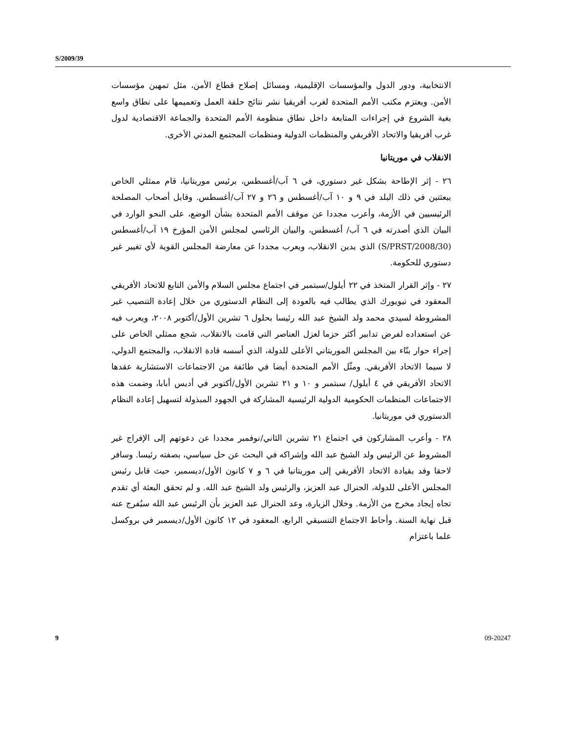S/2009/39
الانتخابية، ودور الدول والمؤسسات الإقليمية، ومسائل إصلاح قطاع الأمن، مثل تمهين مؤسسات الأمن. ويعتزم مكتب الأمم المتحدة لغرب أفريقيا نشر نتائج حلقة العمل وتعميمها على نطاق واسع بغية الشروع في إجراءات المتابعة داخل نطاق منظومة الأمم المتحدة والجماعة الاقتصادية لدول غرب أفريقيا والاتحاد الأفريقي والمنظمات الدولية ومنظمات المجتمع المدني الأخرى.
الانقلاب في موريتانيا
٢٦ - إثر الإطاحة بشكل غير دستوري، في ٦ آب/أغسطس، برئيس موريتانيا، قام ممثلي الخاص ببعثتين في ذلك البلد في ٩ و ١٠ آب/أغسطس و ٢٦ و ٢٧ آب/أغسطس. وقابل أصحاب المصلحة الرئيسيين في الأزمة، وأعرب مجددا عن موقف الأمم المتحدة بشأن الوضع، على النحو الوارد في البيان الذي أصدرته في ٦ آب/ أغسطس، والبيان الرئاسي لمجلس الأمن المؤرخ ١٩ آب/أغسطس (S/PRST/2008/30) الذي يدين الانقلاب، ويعرب مجددا عن معارضة المجلس القوية لأي تغيير غير دستوري للحكومة.
٢٧ - وإثر القرار المتخذ في ٢٢ أيلول/سبتمبر في اجتماع مجلس السلام والأمن التابع للاتحاد الأفريقي المعقود في نيويورك الذي يطالب فيه بالعودة إلى النظام الدستوري من خلال إعادة التنصيب غير المشروطة لسيدي محمد ولد الشيخ عبد الله رئيسا بحلول ٦ تشرين الأول/أكتوبر ٢٠٠٨، ويعرب فيه عن استعداده لفرض تدابير أكثر حزما لعزل العناصر التي قامت بالانقلاب، شجع ممثلي الخاص على إجراء حوار بنّاء بين المجلس الموريتاني الأعلى للدولة، الذي أسسه قادة الانقلاب، والمجتمع الدولي، لا سيما الاتحاد الأفريقي. ومثّل الأمم المتحدة أيضا في طائفة من الاجتماعات الاستشارية عقدها الاتحاد الأفريقي في ٤ أيلول/ سبتمبر و ١٠ و ٢١ تشرين الأول/أكتوبر في أديس أبابا، وضمت هذه الاجتماعات المنظمات الحكومية الدولية الرئيسية المشاركة في الجهود المبذولة لتسهيل إعادة النظام الدستوري في موريتانيا.
٢٨ - وأعرب المشاركون في اجتماع ٢١ تشرين الثاني/نوفمبر مجددا عن دعوتهم إلى الإفراج غير المشروط عن الرئيس ولد الشيخ عبد الله وإشراكه في البحث عن حل سياسي، بصفته رئيسا. وسافر لاحقا وفد بقيادة الاتحاد الأفريقي إلى موريتانيا في ٦ و ٧ كانون الأول/ديسمبر، حيث قابل رئيس المجلس الأعلى للدولة، الجنرال عبد العزيز، والرئيس ولد الشيخ عبد الله. و لم تحقق البعثة أي تقدم تجاه إيجاد مخرج من الأزمة. وخلال الزيارة، وعد الجنرال عبد العزيز بأن الرئيس عبد الله سيُفرج عنه قبل نهاية السنة. وأحاط الاجتماع التنسيقي الرابع، المعقود في ١٢ كانون الأول/ديسمبر في بروكسل علما باعتزام
9 09-20247